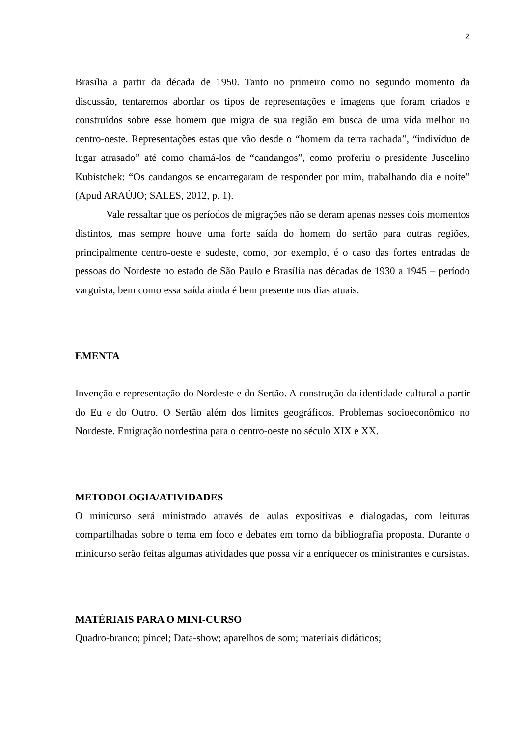2
Brasília a partir da década de 1950. Tanto no primeiro como no segundo momento da discussão, tentaremos abordar os tipos de representações e imagens que foram criados e construídos sobre esse homem que migra de sua região em busca de uma vida melhor no centro-oeste. Representações estas que vão desde o “homem da terra rachada”, “indivíduo de lugar atrasado” até como chamá-los de “candangos”, como proferiu o presidente Juscelino Kubistchek: “Os candangos se encarregaram de responder por mim, trabalhando dia e noite” (Apud ARAÚJO; SALES, 2012, p. 1).
Vale ressaltar que os períodos de migrações não se deram apenas nesses dois momentos distintos, mas sempre houve uma forte saída do homem do sertão para outras regiões, principalmente centro-oeste e sudeste, como, por exemplo, é o caso das fortes entradas de pessoas do Nordeste no estado de São Paulo e Brasília nas décadas de 1930 a 1945 – período varguista, bem como essa saída ainda é bem presente nos dias atuais.
EMENTA
Invenção e representação do Nordeste e do Sertão. A construção da identidade cultural a partir do Eu e do Outro. O Sertão além dos limites geográficos. Problemas socioeconômico no Nordeste. Emigração nordestina para o centro-oeste no século XIX e XX.
METODOLOGIA/ATIVIDADES
O minicurso será ministrado através de aulas expositivas e dialogadas, com leituras compartilhadas sobre o tema em foco e debates em torno da bibliografia proposta. Durante o minicurso serão feitas algumas atividades que possa vir a enriquecer os ministrantes e cursistas.
MATÉRIAIS PARA O MINI-CURSO
Quadro-branco; pincel; Data-show; aparelhos de som; materiais didáticos;